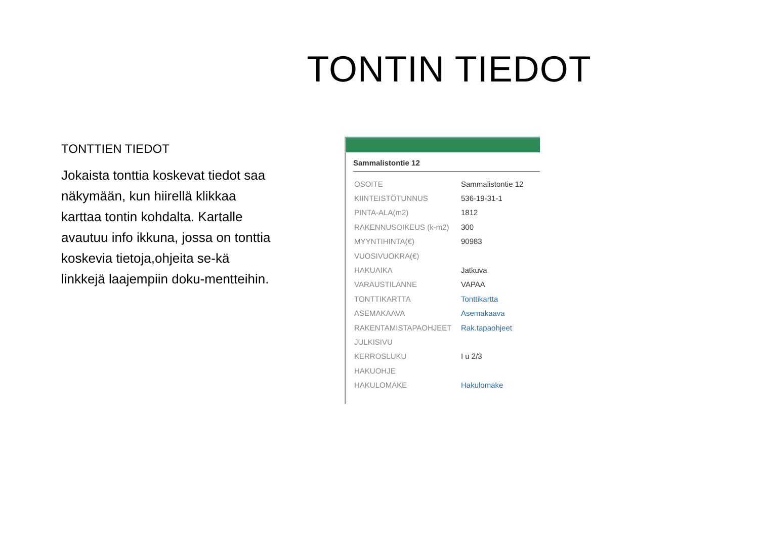TONTIN TIEDOT
TONTTIEN TIEDOT
Jokaista tonttia koskevat tiedot saa näkymään, kun hiirellä klikkaa karttaa tontin kohdalta. Kartalle avautuu info ikkuna, jossa on tonttia koskevia tietoja,ohjeita se-kä linkkejä laajempiin doku-mentteihin.
Sammalistontie 12
| OSOITE | Sammalistontie 12 |
| KIINTEISTÖTUNNUS | 536-19-31-1 |
| PINTA-ALA(m2) | 1812 |
| RAKENNUSOIKEUS (k-m2) | 300 |
| MYYNTIHINTA(€) | 90983 |
| VUOSIVUOKRA(€) | |
| HAKUAIKA | Jatkuva |
| VARAUSTILANNE | VAPAA |
| TONTTIKARTTA | Tonttikartta |
| ASEMAKAAVA | Asemakaava |
| RAKENTAMISTAPAOHJEET | Rak.tapaohjeet |
| JULKISIVU | |
| KERROSLUKU | I u 2/3 |
| HAKUOHJE | |
| HAKULOMAKE | Hakulomake |